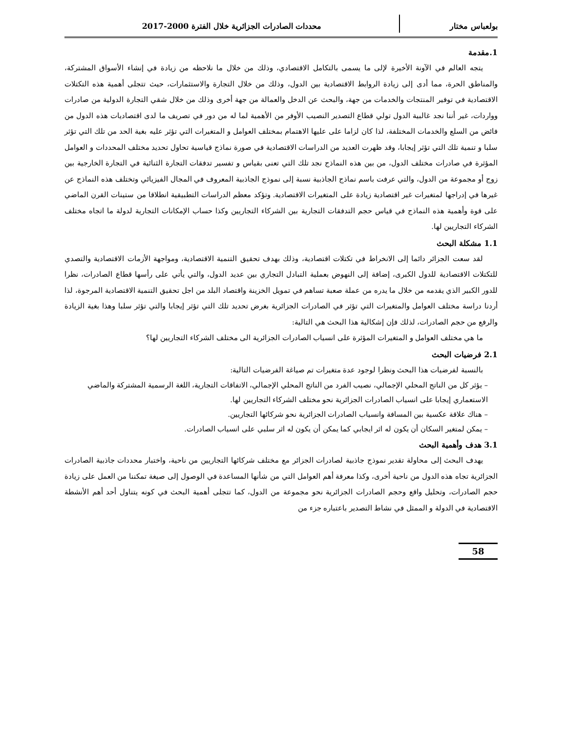بولعباس مختار محددات الصادرات الجزائرية خلال الفترة 2000-2017
1.مقدمة
يتجه العالم في الآونة الأخيرة لإلى ما يسمى بالتكامل الاقتصادي، وذلك من خلال ما نلاحظه من زيادة في إنشاء الأسواق المشتركة، والمناطق الحرة، مما أدى إلى زيادة الروابط الاقتصادية بين الدول، وذلك من خلال التجارة والاستثمارات، حيث تتجلى أهمية هذه التكتلات الاقتصادية في توفير المنتجات والخدمات من جهة، والبحث عن الدخل والعمالة من جهة أخرى وذلك من خلال شقي التجارة الدولية من صادرات وواردات، غير أننا نجد غالبية الدول تولي قطاع التصدير النصيب الأوفر من الأهمية لما له من دور في تصريف ما لدى اقتصاديات هذه الدول من فائض من السلع والخدمات المختلفة، لذا كان لزاما على عليها الاهتمام بمختلف العوامل و المتغيرات التي تؤثر عليه بغية الحد من تلك التي تؤثر سلبا و تنمية تلك التي تؤثر إيجابا، وقد ظهرت العديد من الدراسات الاقتصادية في صورة نماذج قياسية تحاول تحديد مختلف المحددات و العوامل المؤثرة في صادرات مختلف الدول، من بين هذه النماذج نجد تلك التي تعنى بقياس و تفسير تدفقات التجارة الثنائية في التجارة الخارجية بين زوج أو مجموعة من الدول، والتي عرفت باسم نماذج الجاذبية نسبة إلى نموذج الجاذبية المعروف في المجال الفيزيائي وتختلف هذه النماذج عن غيرها في إدراجها لمتغيرات غير اقتصادية زيادة على المتغيرات الاقتصادية. وتؤكد معظم الدراسات التطبيقية انطلاقا من ستينات القرن الماضي على قوة وأهمية هذه النماذج في قياس حجم التدفقات التجارية بين الشركاء التجاريين وكذا حساب الإمكانات التجارية لدولة ما اتجاه مختلف الشركاء التجاريين لها.
1.1 مشكلة البحث
لقد سعت الجزائر دائما إلى الانخراط في تكتلات اقتصادية، وذلك بهدف تحقيق التنمية الاقتصادية، ومواجهة الأزمات الاقتصادية والتصدي للتكتلات الاقتصادية للدول الكبرى، إضافة إلى النهوض بعملية التبادل التجاري بين عديد الدول، والتي يأتي على رأسها قطاع الصادرات، نظرا للدور الكبير الذي يقدمه من خلال ما يدره من عملة صعبة تساهم في تمويل الخزينة واقتصاد البلد من اجل تحقيق التنمية الاقتصادية المرجوة، لذا أردنا دراسة مختلف العوامل والمتغيرات التي تؤثر في الصادرات الجزائرية بغرض تحديد تلك التي تؤثر إيجابا والتي تؤثر سلبا وهذا بغية الزيادة والرفع من حجم الصادرات، لذلك فإن إشكالية هذا البحث هي التالية:
ما هي مختلف العوامل و المتغيرات المؤثرة على انسياب الصادرات الجزائرية الى مختلف الشركاء التجاريين لها؟
2.1 فرضيات البحث
بالنسبة لفرضيات هذا البحث ونظرا لوجود عدة متغيرات تم صياغة الفرضيات التالية:
– يؤثر كل من الناتج المحلي الإجمالي، نصيب الفرد من الناتج المحلي الإجمالي، الاتفاقات التجارية، اللغة الرسمية المشتركة والماضي الاستعماري إيجابا على انسياب الصادرات الجزائرية نحو مختلف الشركاء التجاريين لها.
– هناك علاقة عكسية بين المسافة وانسياب الصادرات الجزائرية نحو شركائها التجاريين.
– يمكن لمتغير السكان أن يكون له اثر ايجابي كما يمكن أن يكون له اثر سلبي على انسياب الصادرات.
3.1 هدف وأهمية البحث
يهدف البحث إلى محاولة تقدير نموذج جاذبية لصادرات الجزائر مع مختلف شركائها التجاريين من ناحية، واختبار محددات جاذبية الصادرات الجزائرية تجاه هذه الدول من ناحية أخرى، وكذا معرفة أهم العوامل التي من شأنها المساعدة في الوصول إلى صيغة تمكننا من العمل على زيادة حجم الصادرات، وتحليل واقع وحجم الصادرات الجزائرية نحو مجموعة من الدول، كما تتجلى أهمية البحث في كونه يتناول أحد أهم الأنشطة الاقتصادية في الدولة و الممثل في نشاط التصدير باعتباره جزء من
58